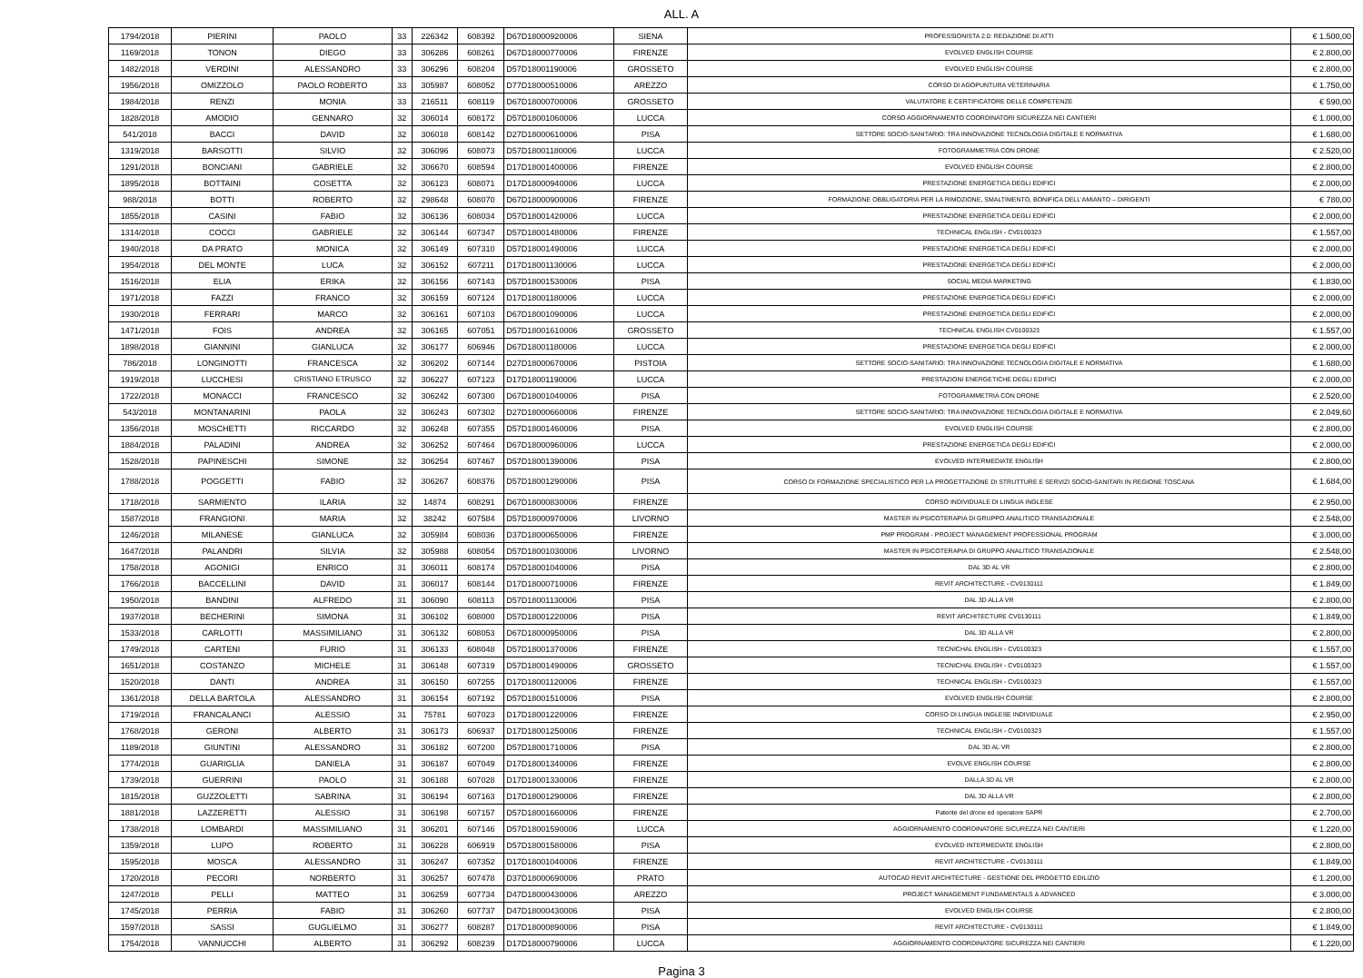ALL. A
| 1794/2018 | PIERINI | PAOLO | 33 | 226342 | 608392 | D67D18000920006 | SIENA | PROFESSIONISTA 2.0: REDAZIONE DI ATTI | € 1.500,00 |
| 1169/2018 | TONON | DIEGO | 33 | 306286 | 608261 | D67D18000770006 | FIRENZE | EVOLVED ENGLISH COURSE | € 2.800,00 |
| 1482/2018 | VERDINI | ALESSANDRO | 33 | 306296 | 608204 | D57D18001190006 | GROSSETO | EVOLVED ENGLISH COURSE | € 2.800,00 |
| 1956/2018 | OMIZZOLO | PAOLO ROBERTO | 33 | 305987 | 608052 | D77D18000510006 | AREZZO | CORSO DI AGOPUNTURA VETERINARIA | € 1.750,00 |
| 1984/2018 | RENZI | MONIA | 33 | 216511 | 608119 | D67D18000700006 | GROSSETO | VALUTATORE E CERTIFICATORE DELLE COMPETENZE | € 590,00 |
| 1828/2018 | AMODIO | GENNARO | 32 | 306014 | 608172 | D57D18001060006 | LUCCA | CORSO AGGIORNAMENTO COORDINATORI SICUREZZA NEI CANTIERI | € 1.000,00 |
| 541/2018 | BACCI | DAVID | 32 | 306018 | 608142 | D27D18000610006 | PISA | SETTORE SOCIO-SANITARIO: TRA INNOVAZIONE TECNOLOGIA DIGITALE E NORMATIVA | € 1.680,00 |
| 1319/2018 | BARSOTTI | SILVIO | 32 | 306096 | 608073 | D57D18001180006 | LUCCA | FOTOGRAMMETRIA CON DRONE | € 2.520,00 |
| 1291/2018 | BONCIANI | GABRIELE | 32 | 306670 | 608594 | D17D18001400006 | FIRENZE | EVOLVED ENGLISH COURSE | € 2.800,00 |
| 1895/2018 | BOTTAINI | COSETTA | 32 | 306123 | 608071 | D17D18000940006 | LUCCA | PRESTAZIONE ENERGETICA DEGLI EDIFICI | € 2.000,00 |
| 988/2018 | BOTTI | ROBERTO | 32 | 298648 | 608070 | D67D18000900006 | FIRENZE | FORMAZIONE OBBLIGATORIA PER LA RIMOZIONE, SMALTIMENTO, BONIFICA DELL'AMIANTO – DIRIGENTI | € 780,00 |
| 1855/2018 | CASINI | FABIO | 32 | 306136 | 608034 | D57D18001420006 | LUCCA | PRESTAZIONE ENERGETICA DEGLI EDIFICI | € 2.000,00 |
| 1314/2018 | COCCI | GABRIELE | 32 | 306144 | 607347 | D57D18001480006 | FIRENZE | TECHNICAL ENGLISH - CV0100323 | € 1.557,00 |
| 1940/2018 | DA PRATO | MONICA | 32 | 306149 | 607310 | D57D18001490006 | LUCCA | PRESTAZIONE ENERGETICA DEGLI EDIFICI | € 2.000,00 |
| 1954/2018 | DEL MONTE | LUCA | 32 | 306152 | 607211 | D17D18001130006 | LUCCA | PRESTAZIONE ENERGETICA DEGLI EDIFICI | € 2.000,00 |
| 1516/2018 | ELIA | ERIKA | 32 | 306156 | 607143 | D57D18001530006 | PISA | SOCIAL MEDIA MARKETING | € 1.830,00 |
| 1971/2018 | FAZZI | FRANCO | 32 | 306159 | 607124 | D17D18001180006 | LUCCA | PRESTAZIONE ENERGETICA DEGLI EDIFICI | € 2.000,00 |
| 1930/2018 | FERRARI | MARCO | 32 | 306161 | 607103 | D67D18001090006 | LUCCA | PRESTAZIONE ENERGETICA DEGLI EDIFICI | € 2.000,00 |
| 1471/2018 | FOIS | ANDREA | 32 | 306165 | 607051 | D57D18001610006 | GROSSETO | TECHNICAL ENGLISH CV0100323 | € 1.557,00 |
| 1898/2018 | GIANNINI | GIANLUCA | 32 | 306177 | 606946 | D67D18001180006 | LUCCA | PRESTAZIONE ENERGETICA DEGLI EDIFICI | € 2.000,00 |
| 786/2018 | LONGINOTTI | FRANCESCA | 32 | 306202 | 607144 | D27D18000670006 | PISTOIA | SETTORE SOCIO-SANITARIO: TRA INNOVAZIONE TECNOLOGIA DIGITALE E NORMATIVA | € 1.680,00 |
| 1919/2018 | LUCCHESI | CRISTIANO ETRUSCO | 32 | 306227 | 607123 | D17D18001190006 | LUCCA | PRESTAZIONI ENERGETICHE DEGLI EDIFICI | € 2.000,00 |
| 1722/2018 | MONACCI | FRANCESCO | 32 | 306242 | 607300 | D67D18001040006 | PISA | FOTOGRAMMETRIA CON DRONE | € 2.520,00 |
| 543/2018 | MONTANARINI | PAOLA | 32 | 306243 | 607302 | D27D18000660006 | FIRENZE | SETTORE SOCIO-SANITARIO: TRA INNOVAZIONE TECNOLOGIA DIGITALE E NORMATIVA | € 2.049,60 |
| 1356/2018 | MOSCHETTI | RICCARDO | 32 | 306248 | 607355 | D57D18001460006 | PISA | EVOLVED ENGLISH COURSE | € 2.800,00 |
| 1884/2018 | PALADINI | ANDREA | 32 | 306252 | 607464 | D67D18000960006 | LUCCA | PRESTAZIONE ENERGETICA DEGLI EDIFICI | € 2.000,00 |
| 1528/2018 | PAPINESCHI | SIMONE | 32 | 306254 | 607467 | D57D18001390006 | PISA | EVOLVED INTERMEDIATE ENGLISH | € 2.800,00 |
| 1788/2018 | POGGETTI | FABIO | 32 | 306267 | 608376 | D57D18001290006 | PISA | CORSO DI FORMAZIONE SPECIALISTICO PER LA PROGETTAZIONE DI STRUTTURE E SERVIZI SOCIO-SANITARI IN REGIONE TOSCANA | € 1.684,00 |
| 1718/2018 | SARMIENTO | ILARIA | 32 | 14874 | 608291 | D67D18000830006 | FIRENZE | CORSO INDIVIDUALE DI LINGUA INGLESE | € 2.950,00 |
| 1587/2018 | FRANGIONI | MARIA | 32 | 38242 | 607584 | D57D18000970006 | LIVORNO | MASTER IN PSICOTERAPIA DI GRUPPO ANALITICO TRANSAZIONALE | € 2.548,00 |
| 1246/2018 | MILANESE | GIANLUCA | 32 | 305984 | 608036 | D37D18000650006 | FIRENZE | PMP PROGRAM - PROJECT MANAGEMENT PROFESSIONAL PROGRAM | € 3.000,00 |
| 1647/2018 | PALANDRI | SILVIA | 32 | 305988 | 608054 | D57D18001030006 | LIVORNO | MASTER IN PSICOTERAPIA DI GRUPPO ANALITICO TRANSAZIONALE | € 2.548,00 |
| 1758/2018 | AGONIGI | ENRICO | 31 | 306011 | 608174 | D57D18001040006 | PISA | DAL 3D AL VR | € 2.800,00 |
| 1766/2018 | BACCELLINI | DAVID | 31 | 306017 | 608144 | D17D18000710006 | FIRENZE | REVIT ARCHITECTURE - CV0130111 | € 1.849,00 |
| 1950/2018 | BANDINI | ALFREDO | 31 | 306090 | 608113 | D57D18001130006 | PISA | DAL 3D ALLA VR | € 2.800,00 |
| 1937/2018 | BECHERINI | SIMONA | 31 | 306102 | 608000 | D57D18001220006 | PISA | REVIT ARCHITECTURE CV0130111 | € 1.849,00 |
| 1533/2018 | CARLOTTI | MASSIMILIANO | 31 | 306132 | 608053 | D67D18000950006 | PISA | DAL 3D ALLA VR | € 2.800,00 |
| 1749/2018 | CARTENI | FURIO | 31 | 306133 | 608048 | D57D18001370006 | FIRENZE | TECNICHAL ENGLISH - CV0100323 | € 1.557,00 |
| 1651/2018 | COSTANZO | MICHELE | 31 | 306148 | 607319 | D57D18001490006 | GROSSETO | TECNICHAL ENGLISH - CV0100323 | € 1.557,00 |
| 1520/2018 | DANTI | ANDREA | 31 | 306150 | 607255 | D17D18001120006 | FIRENZE | TECHNICAL ENGLISH - CV0100323 | € 1.557,00 |
| 1361/2018 | DELLA BARTOLA | ALESSANDRO | 31 | 306154 | 607192 | D57D18001510006 | PISA | EVOLVED ENGLISH COURSE | € 2.800,00 |
| 1719/2018 | FRANCALANCI | ALESSIO | 31 | 75781 | 607023 | D17D18001220006 | FIRENZE | CORSO DI LINGUA INGLESE INDIVIDUALE | € 2.950,00 |
| 1768/2018 | GERONI | ALBERTO | 31 | 306173 | 606937 | D17D18001250006 | FIRENZE | TECHNICAL ENGLISH - CV0100323 | € 1.557,00 |
| 1189/2018 | GIUNTINI | ALESSANDRO | 31 | 306182 | 607200 | D57D18001710006 | PISA | DAL 3D AL VR | € 2.800,00 |
| 1774/2018 | GUARIGLIA | DANIELA | 31 | 306187 | 607049 | D17D18001340006 | FIRENZE | EVOLVE ENGLISH COURSE | € 2.800,00 |
| 1739/2018 | GUERRINI | PAOLO | 31 | 306188 | 607028 | D17D18001330006 | FIRENZE | DALLA 3D AL VR | € 2.800,00 |
| 1815/2018 | GUZZOLETTI | SABRINA | 31 | 306194 | 607163 | D17D18001290006 | FIRENZE | DAL 3D ALLA VR | € 2.800,00 |
| 1881/2018 | LAZZERETTI | ALESSIO | 31 | 306198 | 607157 | D57D18001660006 | FIRENZE | Patente del drone ed operatore SAPR | € 2.700,00 |
| 1738/2018 | LOMBARDI | MASSIMILIANO | 31 | 306201 | 607146 | D57D18001590006 | LUCCA | AGGIORNAMENTO COORDINATORE SICUREZZA NEI CANTIERI | € 1.220,00 |
| 1359/2018 | LUPO | ROBERTO | 31 | 306228 | 606919 | D57D18001580006 | PISA | EVOLVED INTERMEDIATE ENGLISH | € 2.800,00 |
| 1595/2018 | MOSCA | ALESSANDRO | 31 | 306247 | 607352 | D17D18001040006 | FIRENZE | REVIT ARCHITECTURE - CV0130111 | € 1.849,00 |
| 1720/2018 | PECORI | NORBERTO | 31 | 306257 | 607478 | D37D18000690006 | PRATO | AUTOCAD REVIT ARCHITECTURE - GESTIONE DEL PROGETTO EDILIZIO | € 1.200,00 |
| 1247/2018 | PELLI | MATTEO | 31 | 306259 | 607734 | D47D18000430006 | AREZZO | PROJECT MANAGEMENT FUNDAMENTALS & ADVANCED | € 3.000,00 |
| 1745/2018 | PERRIA | FABIO | 31 | 306260 | 607737 | D47D18000430006 | PISA | EVOLVED ENGLISH COURSE | € 2.800,00 |
| 1597/2018 | SASSI | GUGLIELMO | 31 | 306277 | 608287 | D17D18000890006 | PISA | REVIT ARCHITECTURE - CV0130111 | € 1.849,00 |
| 1754/2018 | VANNUCCHI | ALBERTO | 31 | 306292 | 608239 | D17D18000790006 | LUCCA | AGGIORNAMENTO COORDINATORE SICUREZZA NEI CANTIERI | € 1.220,00 |
Pagina 3